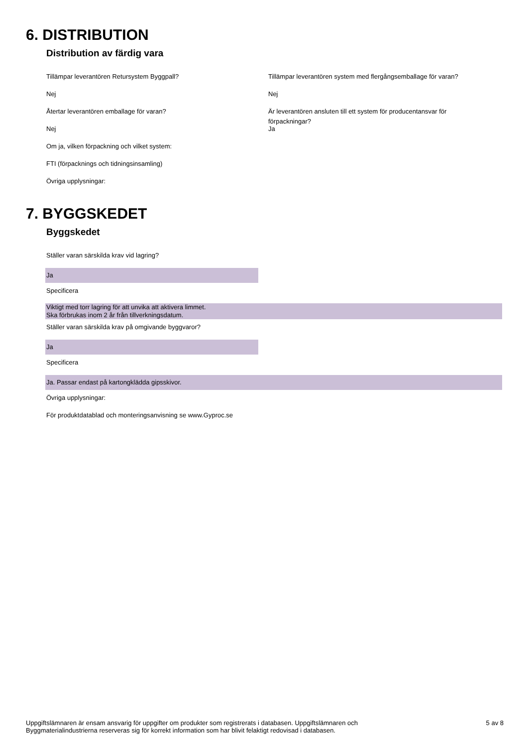6. DISTRIBUTION
Distribution av färdig vara
Tillämpar leverantören Retursystem Byggpall?
Nej
Återtar leverantören emballage för varan?
Nej
Tillämpar leverantören system med flergångsemballage för varan?
Nej
Är leverantören ansluten till ett system för producentansvar för förpackningar?
Ja
Om ja, vilken förpackning och vilket system:
FTI (förpacknings och tidningsinsamling)
Övriga upplysningar:
7. BYGGSKEDET
Byggskedet
Ställer varan särskilda krav vid lagring?
Ja
Specificera
Viktigt med torr lagring för att unvika att aktivera limmet.
Ska förbrukas inom 2 år från tillverkningsdatum.
Ställer varan särskilda krav på omgivande byggvaror?
Ja
Specificera
Ja. Passar endast på kartongklädda gipsskivor.
Övriga upplysningar:
För produktdatablad och monteringsanvisning se www.Gyproc.se
Uppgiftslämnaren är ensam ansvarig för uppgifter om produkter som registrerats i databasen. Uppgiftslämnaren och
Byggmaterialindustrierna reserveras sig för korrekt information som har blivit felaktigt redovisad i databasen.
5 av 8